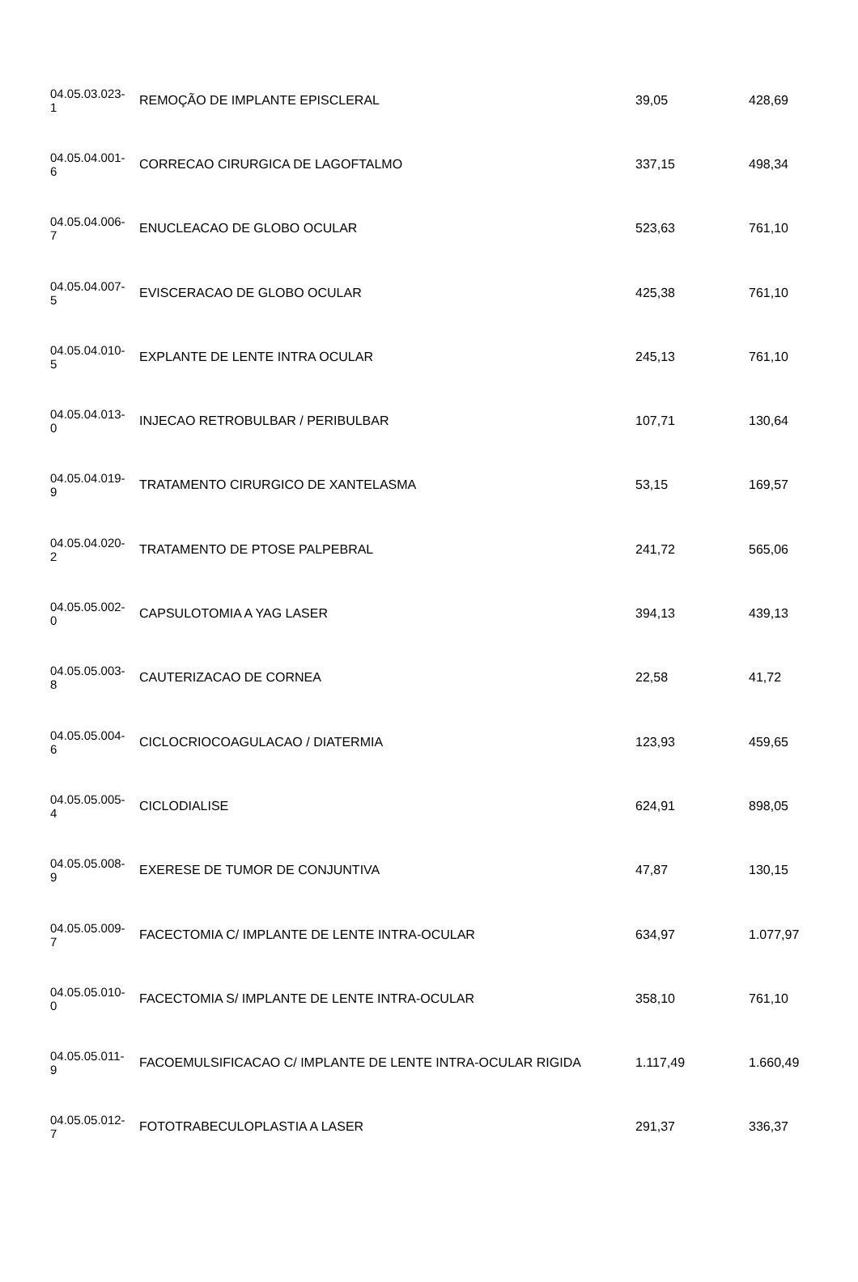| 04.05.03.023- 1 | REMOÇÃO DE IMPLANTE EPISCLERAL | 39,05 | 428,69 |
| 04.05.04.001- 6 | CORRECAO CIRURGICA DE LAGOFTALMO | 337,15 | 498,34 |
| 04.05.04.006- 7 | ENUCLEACAO DE GLOBO OCULAR | 523,63 | 761,10 |
| 04.05.04.007- 5 | EVISCERACAO DE GLOBO OCULAR | 425,38 | 761,10 |
| 04.05.04.010- 5 | EXPLANTE DE LENTE INTRA OCULAR | 245,13 | 761,10 |
| 04.05.04.013- 0 | INJECAO RETROBULBAR / PERIBULBAR | 107,71 | 130,64 |
| 04.05.04.019- 9 | TRATAMENTO CIRURGICO DE XANTELASMA | 53,15 | 169,57 |
| 04.05.04.020- 2 | TRATAMENTO DE PTOSE PALPEBRAL | 241,72 | 565,06 |
| 04.05.05.002- 0 | CAPSULOTOMIA A YAG LASER | 394,13 | 439,13 |
| 04.05.05.003- 8 | CAUTERIZACAO DE CORNEA | 22,58 | 41,72 |
| 04.05.05.004- 6 | CICLOCRIOCOAGULACAO / DIATERMIA | 123,93 | 459,65 |
| 04.05.05.005- 4 | CICLODIALISE | 624,91 | 898,05 |
| 04.05.05.008- 9 | EXERESE DE TUMOR DE CONJUNTIVA | 47,87 | 130,15 |
| 04.05.05.009- 7 | FACECTOMIA C/ IMPLANTE DE LENTE INTRA-OCULAR | 634,97 | 1.077,97 |
| 04.05.05.010- 0 | FACECTOMIA S/ IMPLANTE DE LENTE INTRA-OCULAR | 358,10 | 761,10 |
| 04.05.05.011- 9 | FACOEMULSIFICACAO C/ IMPLANTE DE LENTE INTRA-OCULAR RIGIDA | 1.117,49 | 1.660,49 |
| 04.05.05.012- 7 | FOTOTRABECULOPLASTIA A LASER | 291,37 | 336,37 |